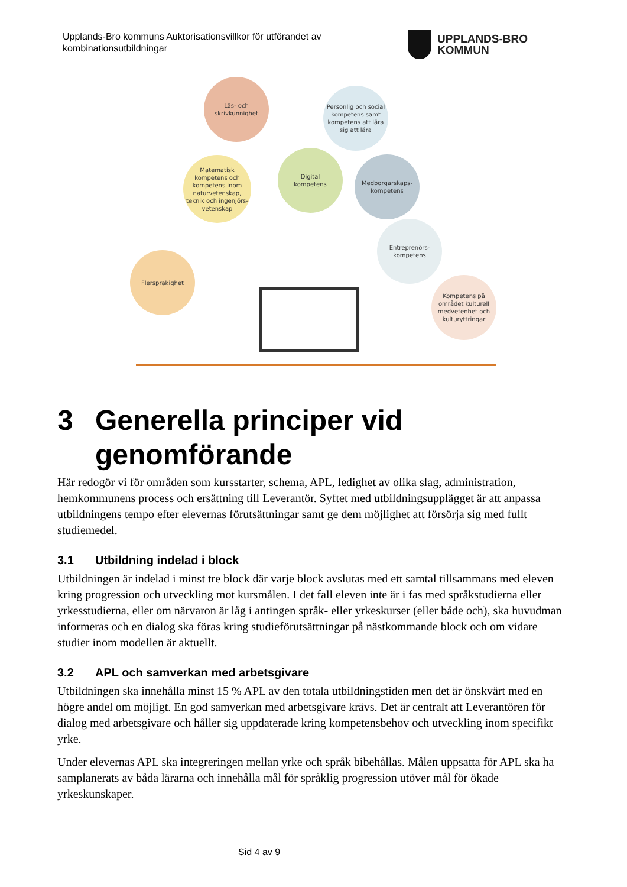Upplands-Bro kommuns Auktorisationsvillkor för utförandet av kombinationsutbildningar
UPPLANDS-BRO
KOMMUN
Läs- och
skrivkunnighet
Personlig och social kompetens samt kompetens att lära sig att lära
Matematisk kompetens och kompetens inom naturvetenskap, teknik och ingenjörs-vetenskap
Digital
kompetens
Medborgarskaps-
kompetens
Entreprenörs-
kompetens
Flerspråkighet
Kompetens på området kulturell medvetenhet och kulturyttringar
3 Generella principer vid genomförande
Här redogör vi för områden som kursstarter, schema, APL, ledighet av olika slag, administration, hemkommunens process och ersättning till Leverantör. Syftet med utbildningsupplägget är att anpassa utbildningens tempo efter elevernas förutsättningar samt ge dem möjlighet att försörja sig med fullt studiemedel.
3.1 Utbildning indelad i block
Utbildningen är indelad i minst tre block där varje block avslutas med ett samtal tillsammans med eleven kring progression och utveckling mot kursmålen. I det fall eleven inte är i fas med språkstudierna eller yrkesstudierna, eller om närvaron är låg i antingen språk- eller yrkeskurser (eller både och), ska huvudman informeras och en dialog ska föras kring studieförutsättningar på nästkommande block och om vidare studier inom modellen är aktuellt.
3.2 APL och samverkan med arbetsgivare
Utbildningen ska innehålla minst 15 % APL av den totala utbildningstiden men det är önskvärt med en högre andel om möjligt. En god samverkan med arbetsgivare krävs. Det är centralt att Leverantören för dialog med arbetsgivare och håller sig uppdaterade kring kompetensbehov och utveckling inom specifikt yrke.
Under elevernas APL ska integreringen mellan yrke och språk bibehållas. Målen uppsatta för APL ska ha samplanerats av båda lärarna och innehålla mål för språklig progression utöver mål för ökade yrkeskunskaper.
Sid 4 av 9